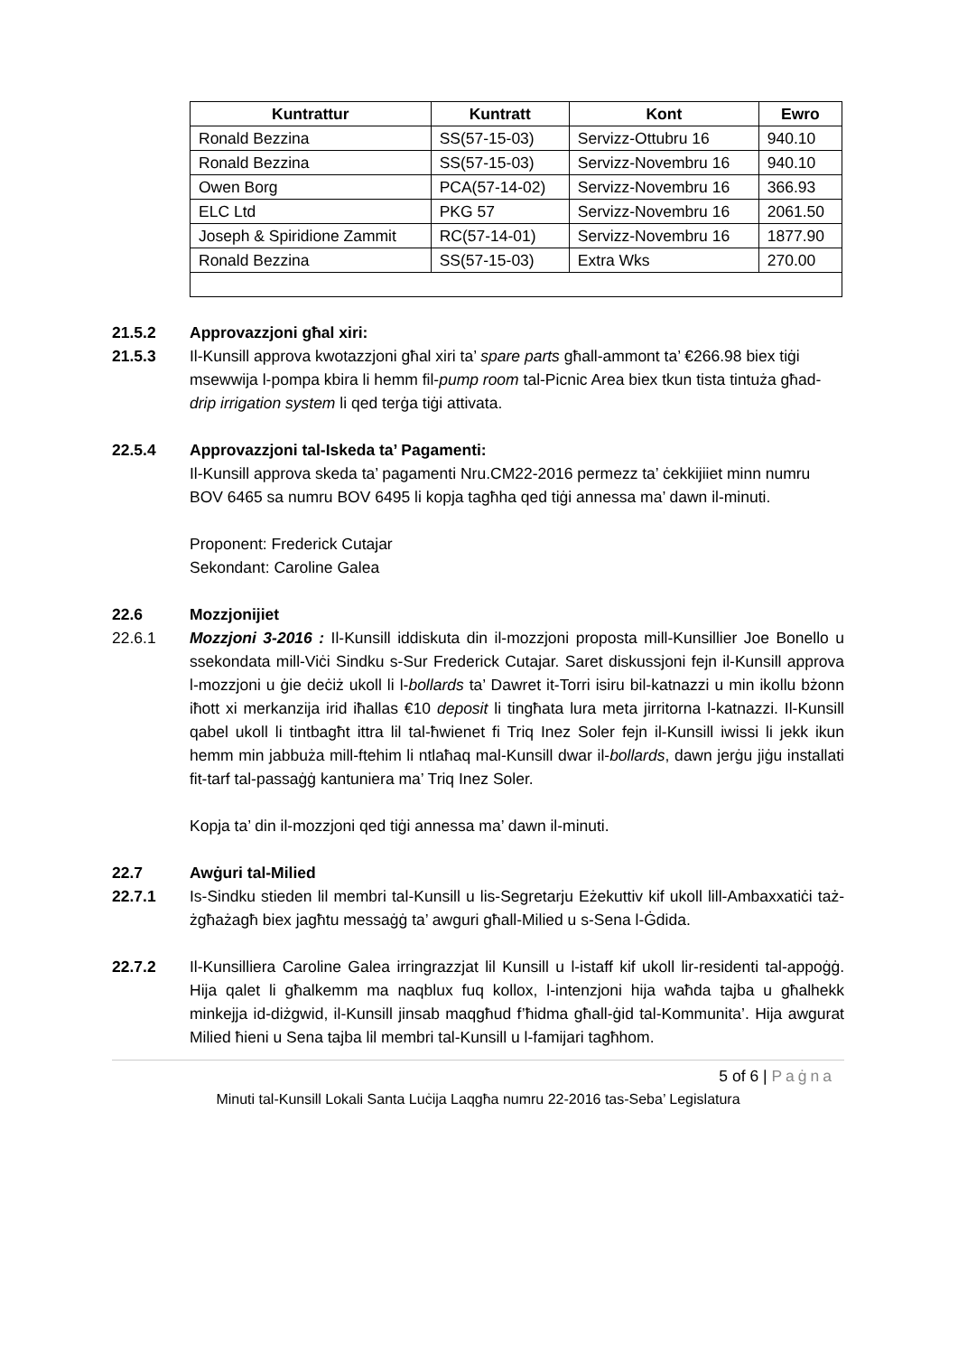| Kuntrattur | Kuntratt | Kont | Ewro |
| --- | --- | --- | --- |
| Ronald Bezzina | SS(57-15-03) | Servizz-Ottubru 16 | 940.10 |
| Ronald Bezzina | SS(57-15-03) | Servizz-Novembru 16 | 940.10 |
| Owen Borg | PCA(57-14-02) | Servizz-Novembru 16 | 366.93 |
| ELC Ltd | PKG 57 | Servizz-Novembru 16 | 2061.50 |
| Joseph & Spiridione Zammit | RC(57-14-01) | Servizz-Novembru 16 | 1877.90 |
| Ronald Bezzina | SS(57-15-03) | Extra Wks | 270.00 |
21.5.2 Approvazzjoni għal xiri:
21.5.3 Il-Kunsill approva kwotazzjoni għal xiri ta’ spare parts għall-ammont ta’ €266.98 biex tiġi msewwija l-pompa kbira li hemm fil-pump room tal-Picnic Area biex tkun tista tintuża għad-drip irrigation system li qed terġa tiġi attivata.
22.5.4 Approvazzjoni tal-Iskeda ta’ Pagamenti:
Il-Kunsill approva skeda ta’ pagamenti Nru.CM22-2016 permezz ta’ ċekkijiiet minn numru BOV 6465 sa numru BOV 6495 li kopja tagħha qed tiġi annessa ma’ dawn il-minuti.
Proponent: Frederick Cutajar
Sekondant: Caroline Galea
22.6 Mozzjonijiet
22.6.1 Mozzjoni 3-2016 : Il-Kunsill iddiskuta din il-mozzjoni proposta mill-Kunsillier Joe Bonello u ssekondata mill-Viċi Sindku s-Sur Frederick Cutajar. Saret diskussjoni fejn il-Kunsill approva l-mozzjoni u ġie deċiż ukoll li l-bollards ta’ Dawret it-Torri isiru bil-katnazzi u min ikollu bżonn iħott xi merkanzija irid iħallas €10 deposit li tingħata lura meta jirritorna l-katnazzi. Il-Kunsill qabel ukoll li tintbagħt ittra lil tal-ħwienet fi Triq Inez Soler fejn il-Kunsill iwissi li jekk ikun hemm min jabbuża mill-ftehim li ntlaħaq mal-Kunsill dwar il-bollards, dawn jerġu jiġu installati fit-tarf tal-passaġġ kantuniera ma’ Triq Inez Soler.
Kopja ta’ din il-mozzjoni qed tiġi annessa ma’ dawn il-minuti.
22.7 Awġuri tal-Milied
22.7.1 Is-Sindku stieden lil membri tal-Kunsill u lis-Segretarju Eżekuttiv kif ukoll lill-Ambaxxatiċi taż-żgħażagħ biex jagħtu messaġġ ta’ awguri għall-Milied u s-Sena l-Ġdida.
22.7.2 Il-Kunsilliera Caroline Galea irringrazzjat lil Kunsill u l-istaff kif ukoll lir-residenti tal-appoġġ. Hija qalet li għalkemm ma naqblux fuq kollox, l-intenzjoni hija waħda tajba u għalhekk minkejja id-diżgwid, il-Kunsill jinsab maqgħud f’ħidma għall-ġid tal-Kommunita’. Hija awgurat Milied ħieni u Sena tajba lil membri tal-Kunsill u l-famijari tagħhom.
5 of 6 | Paġna
Minuti tal-Kunsill Lokali Santa Luċija Laqgħa numru 22-2016 tas-Seba’ Legislatura